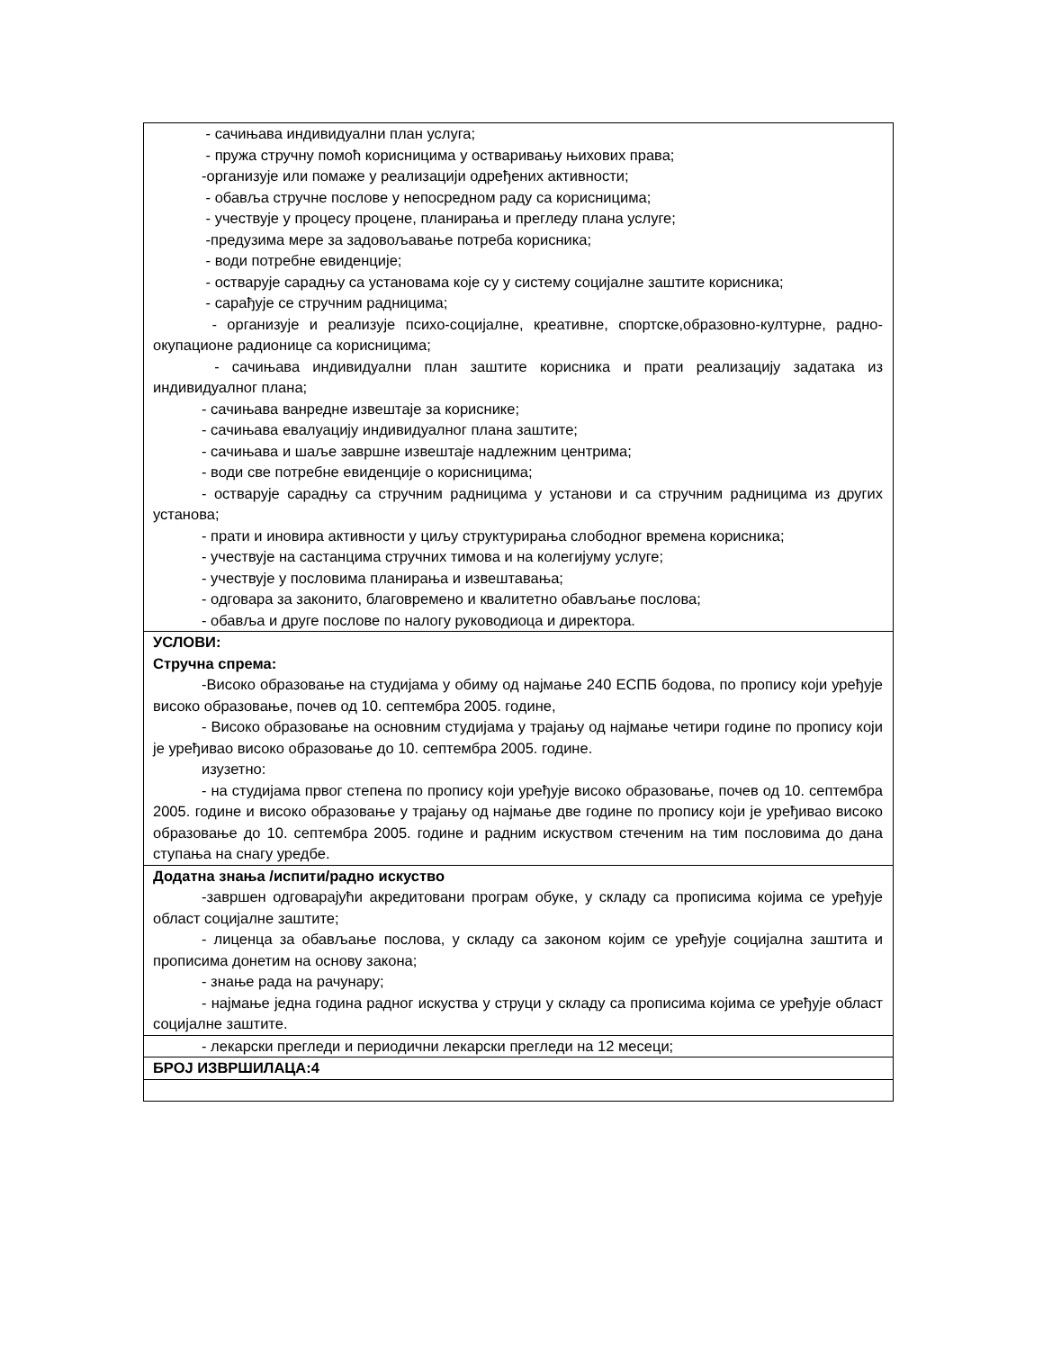| - сачињава индивидуални план услуга; - пружа стручну помоћ корисницима у остваривању њихових права; -организује или помаже у реализацији одређених активности; - обавља стручне послове у непосредном раду са корисницима; - учествује у процесу процене, планирања и прегледу плана услуге; -предузима мере за задовољавање потреба корисника; - води потребне евиденције; - остварује сарадњу са установама које су у систему социјалне заштите корисника; - сарађује се стручним радницима; - организује и реализује психо-социјалне, креативне, спортске,образовно-културне, радно-окупационе радионице са корисницима; - сачињава индивидуални план заштите корисника и прати реализацију задатака из индивидуалног плана; - сачињава ванредне извештаје за кориснике; - сачињава евалуацију индивидуалног плана заштите; - сачињава и шаље завршне извештаје надлежним центрима; - води све потребне евиденције о корисницима; - остварује сарадњу са стручним радницима у установи и са стручним радницима из других установа; - прати и иновира активности у циљу структурирања слободног времена корисника; - учествује на састанцима стручних тимова и на колегијуму услуге; - учествује у пословима планирања и извештавања; - одговара за законито, благовремено и квалитетно обављање послова; - обавља и друге послове по налогу руководиоца и директора. |
| УСЛОВИ: Стручна спрема: -Високо образовање на студијама у обиму од најмање 240 ЕСПБ бодова, по пропису који уређује високо образовање, почев од 10. септембра 2005. године, - Високо образовање на основним студијама у трајању од најмање четири године по пропису који је уређивао високо образовање до 10. септембра 2005. године. изузетно: - на студијама првог степена по пропису који уређује високо образовање, почев од 10. септембра 2005. године и високо образовање у трајању од најмање две године по пропису који је уређивао високо образовање до 10. септембра 2005. године и радним искуством стеченим на тим пословима до дана ступања на снагу уредбе. |
| Додатна знања /испити/радно искуство -завршен одговарајући акредитовани програм обуке, у складу са прописима којима се уређује област социјалне заштите; - лиценца за обављање послова, у складу са законом којим се уређује социјална заштита и прописима донетим на основу закона; - знање рада на рачунару; - најмање једна година радног искуства у струци у складу са прописима којима се уређује област социјалне заштите. |
| - лекарски прегледи и периодични лекарски прегледи на 12 месеци; |
| БРОЈ ИЗВРШИЛАЦА:4 |